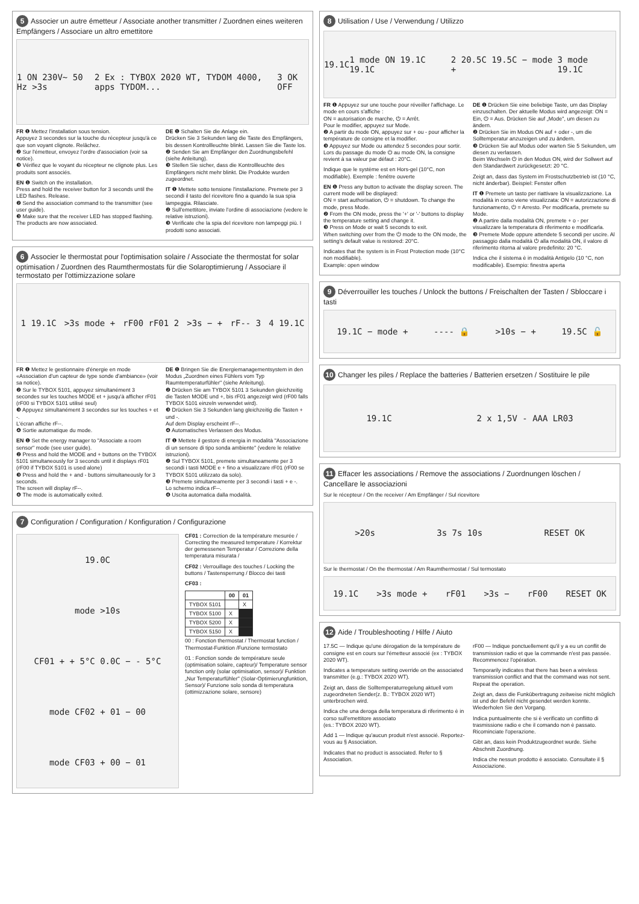5 Associer un autre émetteur / Associate another transmitter / Zuordnen eines weiteren Empfängers / Associare un altro emettitore
1 ON 230V~ 50 Hz >3s 2 Ex : TYBOX 2020 WT, TYDOM 4000, apps TYDOM... 3 OK OFF
FR ❶ Mettez l'installation sous tension.
Appuyez 3 secondes sur la touche du récepteur jusqu'à ce que son voyant clignote. Relâchez.
❷ Sur l'émetteur, envoyez l'ordre d'association (voir sa notice).
❸ Vérifiez que le voyant du récepteur ne clignote plus. Les produits sont associés.
EN ❶ Switch on the installation.
Press and hold the receiver button for 3 seconds until the LED flashes. Release.
❷ Send the association command to the transmitter (see user guide).
❸ Make sure that the receiver LED has stopped flashing. The products are now associated.
DE ❶ Schalten Sie die Anlage ein.
Drücken Sie 3 Sekunden lang die Taste des Empfängers, bis dessen Kontrollleuchte blinkt. Lassen Sie die Taste los.
❷ Senden Sie am Empfänger den Zuordnungsbefehl (siehe Anleitung).
❸ Stellen Sie sicher, dass die Kontrollleuchte des Empfängers nicht mehr blinkt. Die Produkte wurden zugeordnet.
IT ❶ Mettete sotto tensione l'installazione. Premete per 3 secondi il tasto del ricevitore fino a quando la sua spia lampeggia. Rilasciate.
❷ Sull'emettitore, inviate l'ordine di associazione (vedere le relative istruzioni).
❸ Verificate che la spia del ricevitore non lampeggi più. I prodotti sono associati.
6 Associer le thermostat pour l'optimisation solaire / Associate the thermostat for solar optimisation / Zuordnen des Raumthermostats für die Solaroptimierung / Associare il termostato per l'ottimizzazione solare
1 19.1C >3s mode + rF00 rF01 2 >3s − + rF-- 3 4 19.1C
FR ❶ Mettez le gestionnaire d'énergie en mode «Association d'un capteur de type sonde d'ambiance» (voir sa notice).
❷ Sur le TYBOX 5101, appuyez simultanément 3 secondes sur les touches MODE et + jusqu'à afficher rF01 (rF00 si TYBOX 5101 utilisé seul)
❸ Appuyez simultanément 3 secondes sur les touches + et -.
L'écran affiche rF--.
❹ Sortie automatique du mode.
EN ❶ Set the energy manager to "Associate a room sensor" mode (see user guide).
❷ Press and hold the MODE and + buttons on the TYBOX 5101 simultaneously for 3 seconds until it displays rF01 (rF00 if TYBOX 5101 is used alone)
❸ Press and hold the + and - buttons simultaneously for 3 seconds.
The screen will display rF--.
❹ The mode is automatically exited.
DE ❶ Bringen Sie die Energiemanagementsystem in den Modus „Zuordnen eines Fühlers vom Typ Raumtemperaturfühler" (siehe Anleitung).
❷ Drücken Sie am TYBOX 5101 3 Sekunden gleichzeitig die Tasten MODE und +, bis rF01 angezeigt wird (rF00 falls TYBOX 5101 einzeln verwendet wird).
❸ Drücken Sie 3 Sekunden lang gleichzeitig die Tasten + und -.
Auf dem Display erscheint rF--.
❹ Automatisches Verlassen des Modus.
IT ❶ Mettete il gestore di energia in modalità "Associazione di un sensore di tipo sonda ambiente" (vedere le relative istruzioni).
❷ Sul TYBOX 5101, premete simultaneamente per 3 secondi i tasti MODE e + fino a visualizzare rF01 (rF00 se TYBOX 5101 utilizzato da solo).
❸ Premete simultaneamente per 3 secondi i tasti + e -.
Lo schermo indica rF--.
❹ Uscita automatica dalla modalità.
7 Configuration / Configuration / Konfiguration / Configurazione
19.0C
mode >10s
CF01 + + 5°C 0.0C − - 5°C
mode CF02 + 01 − 00
mode CF03 + 00 − 01
CF01 : Correction de la température mesurée / Correcting the measured temperature / Korrektur der gemessenen Temperatur / Correzione della temperatura misurata /
CF02 : Verrouillage des touches / Locking the buttons / Tastensperrung / Blocco dei tasti
CF03 :
| | 00 | 01 |
| --- | --- | --- |
| TYBOX 5101 | | X |
| TYBOX 5100 | X | |
| TYBOX 5200 | X | |
| TYBOX 5150 | X | |
00 : Fonction thermostat / Thermostat function / Thermostat-Funktion /Funzione termostato
01 : Fonction sonde de température seule (optimisation solaire, capteur)/ Temperature sensor function only (solar optimisation, sensor)/ Funktion „Nur Temperaturfühler" (Solar-Optimierungfunktion, Sensor)/ Funzione solo sonda di temperatura (ottimizzazione solare, sensore)
8 Utilisation / Use / Verwendung / Utilizzo
19.1C 1 mode ON 19.1C 19.1C 2 20.5C 19.5C − mode + 3 mode 19.1C
FR ❶ Appuyez sur une touche pour réveiller l'affichage. Le mode en cours s'affiche :
ON = autorisation de marche, ⏻ = Arrêt.
Pour le modifier, appuyez sur Mode.
❷ A partir du mode ON, appuyez sur + ou - pour afficher la température de consigne et la modifier.
❸ Appuyez sur Mode ou attendez 5 secondes pour sortir.
Lors du passage du mode ⏻ au mode ON, la consigne revient à sa valeur par défaut : 20°C.
Indique que le système est en Hors-gel (10°C, non modifiable). Exemple : fenêtre ouverte
EN ❶ Press any button to activate the display screen. The current mode will be displayed:
ON = start authorisation, ⏻ = shutdown. To change the mode, press Mode.
❷ From the ON mode, press the '+' or '-' buttons to display the temperature setting and change it.
❸ Press on Mode or wait 5 seconds to exit.
When switching over from the ⏻ mode to the ON mode, the setting's default value is restored: 20°C.
Indicates that the system is in Frost Protection mode (10°C non modifiable).
Example: open window
DE ❶ Drücken Sie eine beliebige Taste, um das Display einzuschalten. Der aktuelle Modus wird angezeigt: ON = Ein, ⏻ = Aus. Drücken Sie auf „Mode", um diesen zu ändern.
❷ Drücken Sie im Modus ON auf + oder -, um die Solltemperatur anzuzeigen und zu ändern.
❸ Drücken Sie auf Modus oder warten Sie 5 Sekunden, um diesen zu verlassen.
Beim Wechseln ⏻ in den Modus ON, wird der Sollwert auf den Standardwert zurückgesetzt: 20 °C.
Zeigt an, dass das System im Frostschutzbetrieb ist (10 °C, nicht änderbar). Beispiel: Fenster offen
IT ❶ Premete un tasto per riattivare la visualizzazione. La modalità in corso viene visualizzata: ON = autorizzazione di funzionamento, ⏻ = Arresto. Per modificarla, premete su Mode.
❷ A partire dalla modalità ON, premete + o - per visualizzare la temperatura di riferimento e modificarla.
❸ Premete Mode oppure attendete 5 secondi per uscire. Al passaggio dalla modalità ⏻ alla modalità ON, il valore di riferimento ritorna al valore predefinito: 20 °C.
Indica che il sistema è in modalità Antigelo (10 °C, non modificabile). Esempio: finestra aperta
9 Déverrouiller les touches / Unlock the buttons / Freischalten der Tasten / Sbloccare i tasti
19.1C − mode + ---- 🔒 >10s − + 19.5C 🔓
10 Changer les piles / Replace the batteries / Batterien ersetzen / Sostituire le pile
19.1C 2 x 1,5V - AAA LR03
11 Effacer les associations / Remove the associations / Zuordnungen löschen / Cancellare le associazioni
Sur le récepteur / On the receiver / Am Empfänger / Sul ricevitore
>20s 3s 7s 10s RESET OK
Sur le thermostat / On the thermostat / Am Raumthermostat / Sul termostato
19.1C >3s mode + rF01 >3s − rF00 RESET OK
12 Aide / Troubleshooting / Hilfe / Aiuto
17.5C — Indique qu'une dérogation de la température de consigne est en cours sur l'émetteur associé (ex : TYBOX 2020 WT).
Indicates a temperature setting override on the associated transmitter (e.g.: TYBOX 2020 WT).
Zeigt an, dass die Solltemperaturregelung aktuell vom zugeordneten Sender(z. B.: TYBOX 2020 WT) unterbrochen wird.
Indica che una deroga della temperatura di riferimento è in corso sull'emettitore associato
(es.: TYBOX 2020 WT).
Add 1 — Indique qu'aucun produit n'est associé. Reportez-vous au § Association.
Indicates that no product is associated. Refer to § Association.
rF00 — Indique ponctuellement qu'il y a eu un conflit de transmission radio et que la commande n'est pas passée. Recommencez l'opération.
Temporarily indicates that there has been a wireless transmission conflict and that the command was not sent. Repeat the operation.
Zeigt an, dass die Funkübertragung zeitweise nicht möglich ist und der Befehl nicht gesendet werden konnte. Wiederholen Sie den Vorgang.
Indica puntualmente che si è verificato un conflitto di trasmissione radio e che il comando non è passato. Ricominciate l'operazione.
Gibt an, dass kein Produktzugeordnet wurde. Siehe Abschnitt Zuordnung.
Indica che nessun prodotto è associato. Consultate il § Associazione.